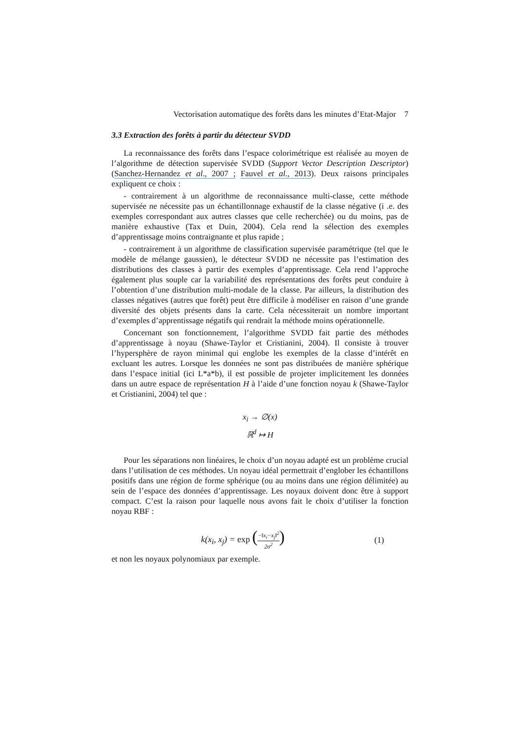Vectorisation automatique des forêts dans les minutes d’Etat-Major 7
3.3 Extraction des forêts à partir du détecteur SVDD
La reconnaissance des forêts dans l’espace colorimétrique est réalisée au moyen de l’algorithme de détection supervisée SVDD (Support Vector Description Descriptor) (Sanchez-Hernandez et al., 2007 ; Fauvel et al., 2013). Deux raisons principales expliquent ce choix :
- contrairement à un algorithme de reconnaissance multi-classe, cette méthode supervisée ne nécessite pas un échantillonnage exhaustif de la classe négative (i .e. des exemples correspondant aux autres classes que celle recherchée) ou du moins, pas de manière exhaustive (Tax et Duin, 2004). Cela rend la sélection des exemples d’apprentissage moins contraignante et plus rapide ;
- contrairement à un algorithme de classification supervisée paramétrique (tel que le modèle de mélange gaussien), le détecteur SVDD ne nécessite pas l’estimation des distributions des classes à partir des exemples d’apprentissage. Cela rend l’approche également plus souple car la variabilité des représentations des forêts peut conduire à l’obtention d’une distribution multi-modale de la classe. Par ailleurs, la distribution des classes négatives (autres que forêt) peut être difficile à modéliser en raison d’une grande diversité des objets présents dans la carte. Cela nécessiterait un nombre important d’exemples d’apprentissage négatifs qui rendrait la méthode moins opérationnelle.
Concernant son fonctionnement, l’algorithme SVDD fait partie des méthodes d’apprentissage à noyau (Shawe-Taylor et Cristianini, 2004). Il consiste à trouver l’hypersphère de rayon minimal qui englobe les exemples de la classe d’intérêt en excluant les autres. Lorsque les données ne sont pas distribuées de manière sphérique dans l’espace initial (ici L*a*b), il est possible de projeter implicitement les données dans un autre espace de représentation H à l’aide d’une fonction noyau k (Shawe-Taylor et Cristianini, 2004) tel que :
x<sub>i</sub> → ∅(x)
ℝ<sup>d</sup> ↦ H
Pour les séparations non linéaires, le choix d’un noyau adapté est un problème crucial dans l’utilisation de ces méthodes. Un noyau idéal permettrait d’englober les échantillons positifs dans une région de forme sphérique (ou au moins dans une région délimitée) au sein de l’espace des données d’apprentissage. Les noyaux doivent donc être à support compact. C’est la raison pour laquelle nous avons fait le choix d’utiliser la fonction noyau RBF :
k(x<sub>i</sub>, x<sub>j</sub>) = exp (−‖x<sub>i</sub>−x<sub>j</sub>‖<sup>2</sup> 2σ<sup>2</sup>)
(1)
et non les noyaux polynomiaux par exemple.